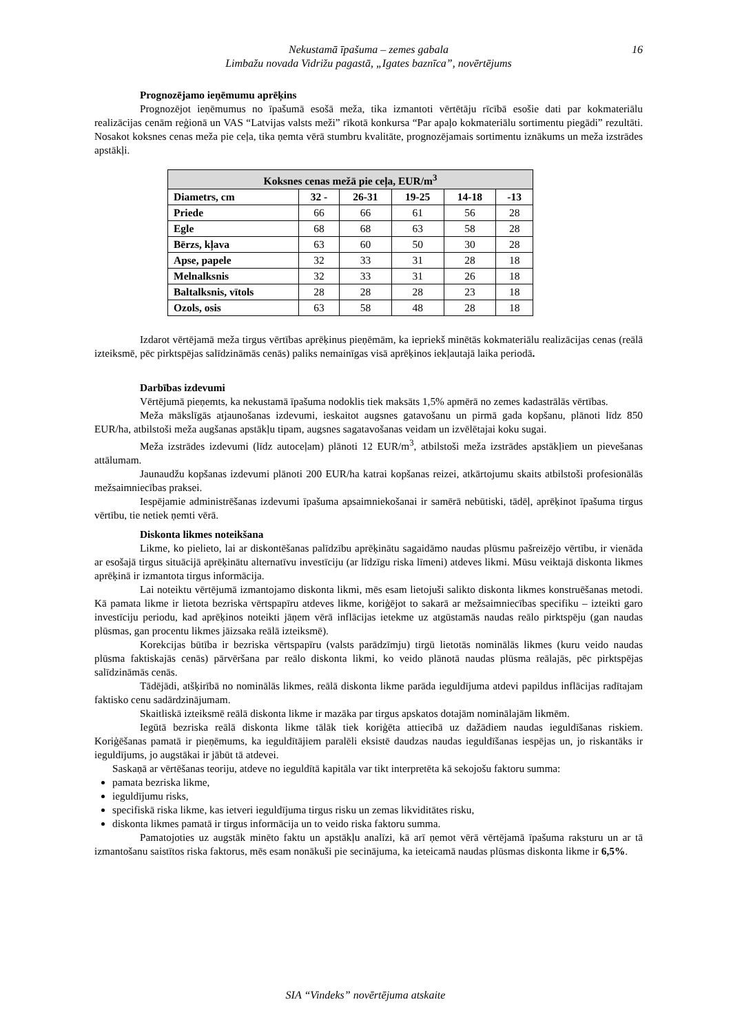Nekustamā īpašuma – zemes gabala
Limbažu novada Vidrižu pagastā, „Igates baznīca”, novērtējums
16
Prognozējamo ieņēmumu aprēķins
Prognozējot ieņēmumus no īpašumā esošā meža, tika izmantoti vērtētāju rīcībā esošie dati par kokmateriālu realizācijas cenām reģionā un VAS “Latvijas valsts meži” rīkotā konkursa “Par apaļo kokmateriālu sortimentu piegādi” rezultāti. Nosakot koksnes cenas meža pie ceļa, tika ņemta vērā stumbru kvalitāte, prognozējamais sortimentu iznākums un meža izstrādes apstākļi.
| Koksnes cenas mežā pie ceļa, EUR/m<sup>3</sup> | | | | | |
| --- | --- | --- | --- | --- | --- |
| Diametrs, cm | 32 - | 26-31 | 19-25 | 14-18 | -13 |
| Priede | 66 | 66 | 61 | 56 | 28 |
| Egle | 68 | 68 | 63 | 58 | 28 |
| Bērzs, kļava | 63 | 60 | 50 | 30 | 28 |
| Apse, papele | 32 | 33 | 31 | 28 | 18 |
| Melnalksnis | 32 | 33 | 31 | 26 | 18 |
| Baltalksnis, vītols | 28 | 28 | 28 | 23 | 18 |
| Ozols, osis | 63 | 58 | 48 | 28 | 18 |
Izdarot vērtējamā meža tirgus vērtības aprēķinus pieņēmām, ka iepriekš minētās kokmateriālu realizācijas cenas (reālā izteiksmē, pēc pirktspējas salīdzināmās cenās) paliks nemainīgas visā aprēķinos iekļautajā laika periodā.
Darbības izdevumi
Vērtējumā pieņemts, ka nekustamā īpašuma nodoklis tiek maksāts 1,5% apmērā no zemes kadastrālās vērtības.
Meža mākslīgās atjaunošanas izdevumi, ieskaitot augsnes gatavošanu un pirmā gada kopšanu, plānoti līdz 850 EUR/ha, atbilstoši meža augšanas apstākļu tipam, augsnes sagatavošanas veidam un izvēlētajai koku sugai.
Meža izstrādes izdevumi (līdz autoceļam) plānoti 12 EUR/m<sup>3</sup>, atbilstoši meža izstrādes apstākļiem un pievešanas attālumam.
Jaunaudžu kopšanas izdevumi plānoti 200 EUR/ha katrai kopšanas reizei, atkārtojumu skaits atbilstoši profesionālās mežsaimniecības praksei.
Iespējamie administrēšanas izdevumi īpašuma apsaimniekošanai ir samērā nebūtiski, tādēļ, aprēķinot īpašuma tirgus vērtību, tie netiek ņemti vērā.
Diskonta likmes noteikšana
Likme, ko pielieto, lai ar diskontēšanas palīdzību aprēķinātu sagaidāmo naudas plūsmu pašreizējo vērtību, ir vienāda ar esošajā tirgus situācijā aprēķinātu alternatīvu investīciju (ar līdzīgu riska līmeni) atdeves likmi. Mūsu veiktajā diskonta likmes aprēķinā ir izmantota tirgus informācija.
Lai noteiktu vērtējumā izmantojamo diskonta likmi, mēs esam lietojuši salikto diskonta likmes konstruēšanas metodi. Kā pamata likme ir lietota bezriska vērtspapīru atdeves likme, koriģējot to sakarā ar mežsaimniecības specifiku – izteikti garo investīciju periodu, kad aprēķinos noteikti jāņem vērā inflācijas ietekme uz atgūstamās naudas reālo pirktspēju (gan naudas plūsmas, gan procentu likmes jāizsaka reālā izteiksmē).
Korekcijas būtība ir bezriska vērtspapīru (valsts parādzīmju) tirgū lietotās nominālās likmes (kuru veido naudas plūsma faktiskajās cenās) pārvēršana par reālo diskonta likmi, ko veido plānotā naudas plūsma reālajās, pēc pirktspējas salīdzināmās cenās.
Tādējādi, atšķirībā no nominālās likmes, reālā diskonta likme parāda ieguldījuma atdevi papildus inflācijas radītajam faktisko cenu sadārdzinājumam.
Skaitliskā izteiksmē reālā diskonta likme ir mazāka par tirgus apskatos dotajām nominālajām likmēm.
Iegūtā bezriska reālā diskonta likme tālāk tiek koriģēta attiecībā uz dažādiem naudas ieguldīšanas riskiem. Koriģēšanas pamatā ir pieņēmums, ka ieguldītājiem paralēli eksistē daudzas naudas ieguldīšanas iespējas un, jo riskantāks ir ieguldījums, jo augstākai ir jābūt tā atdevei.
Saskaņā ar vērtēšanas teoriju, atdeve no ieguldītā kapitāla var tikt interpretēta kā sekojošu faktoru summa:
pamata bezriska likme,
ieguldījumu risks,
specifiskā riska likme, kas ietveri ieguldījuma tirgus risku un zemas likviditātes risku,
diskonta likmes pamatā ir tirgus informācija un to veido riska faktoru summa.
Pamatojoties uz augstāk minēto faktu un apstākļu analīzi, kā arī ņemot vērā vērtējamā īpašuma raksturu un ar tā izmantošanu saistītos riska faktorus, mēs esam nonākuši pie secinājuma, ka ieteicamā naudas plūsmas diskonta likme ir 6,5%.
SIA “Vindeks” novērtējuma atskaite